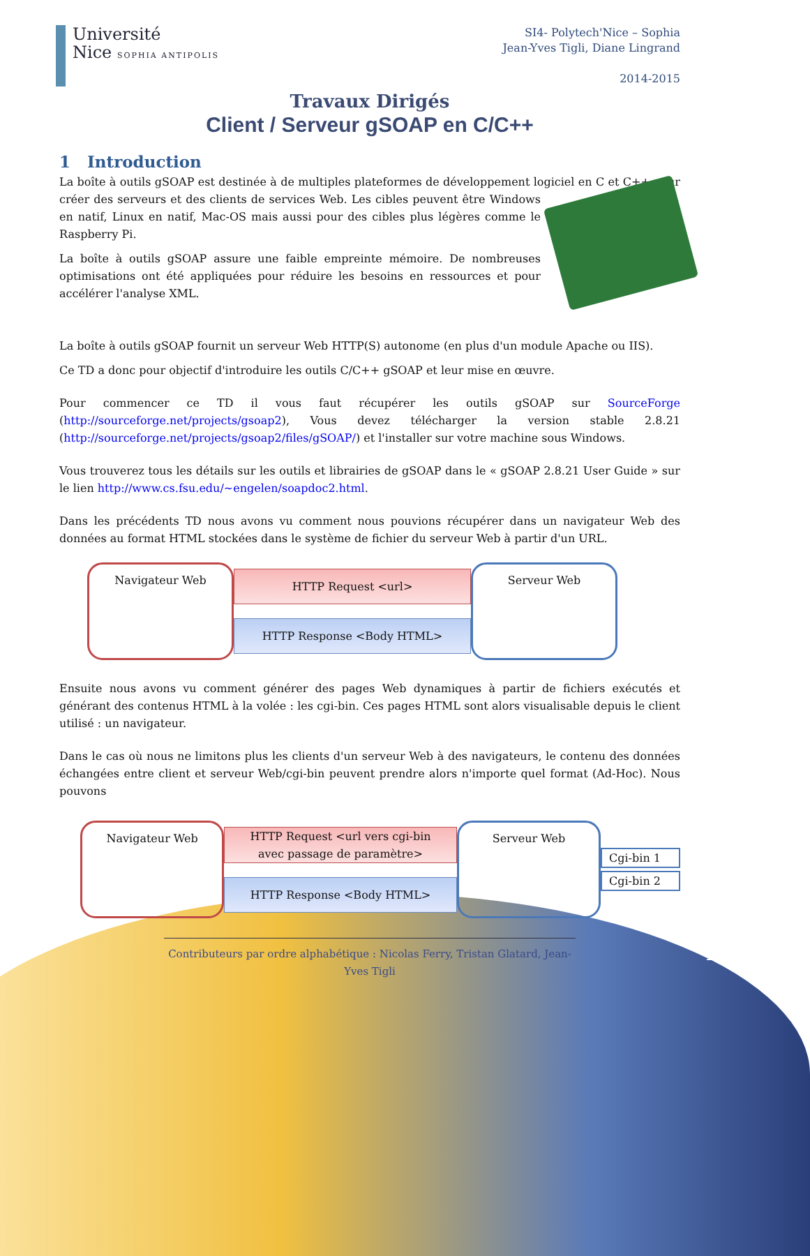Université
Nice SOPHIA ANTIPOLIS
SI4- Polytech'Nice – Sophia
Jean-Yves Tigli, Diane Lingrand
2014-2015
Travaux Dirigés
Client / Serveur gSOAP en C/C++
1 Introduction
La boîte à outils gSOAP est destinée à de multiples plateformes de développement logiciel en C et C++ pour créer des serveurs et des clients de services Web. Les cibles peuvent être Windows en natif, Linux en natif, Mac-OS mais aussi pour des cibles plus légères comme le Raspberry Pi.
La boîte à outils gSOAP assure une faible empreinte mémoire. De nombreuses optimisations ont été appliquées pour réduire les besoins en ressources et pour accélérer l'analyse XML.
La boîte à outils gSOAP fournit un serveur Web HTTP(S) autonome (en plus d'un module Apache ou IIS).
Ce TD a donc pour objectif d'introduire les outils C/C++ gSOAP et leur mise en œuvre.
Pour commencer ce TD il vous faut récupérer les outils gSOAP sur SourceForge (http://sourceforge.net/projects/gsoap2), Vous devez télécharger la version stable 2.8.21 (http://sourceforge.net/projects/gsoap2/files/gSOAP/) et l'installer sur votre machine sous Windows.
Vous trouverez tous les détails sur les outils et librairies de gSOAP dans le « gSOAP 2.8.21 User Guide » sur le lien http://www.cs.fsu.edu/~engelen/soapdoc2.html.
Dans les précédents TD nous avons vu comment nous pouvions récupérer dans un navigateur Web des données au format HTML stockées dans le système de fichier du serveur Web à partir d'un URL.
Navigateur Web
HTTP Request <url>
HTTP Response <Body HTML>
Serveur Web
Ensuite nous avons vu comment générer des pages Web dynamiques à partir de fichiers exécutés et générant des contenus HTML à la volée : les cgi-bin. Ces pages HTML sont alors visualisable depuis le client utilisé : un navigateur.
Dans le cas où nous ne limitons plus les clients d'un serveur Web à des navigateurs, le contenu des données échangées entre client et serveur Web/cgi-bin peuvent prendre alors n'importe quel format (Ad-Hoc). Nous pouvons
Navigateur Web
HTTP Request <url vers cgi-bin
avec passage de paramètre>
HTTP Response <Body HTML>
Serveur Web
Cgi-bin 1
Cgi-bin 2
Contributeurs par ordre alphabétique : Nicolas Ferry, Tristan Glatard, Jean-Yves Tigli
1